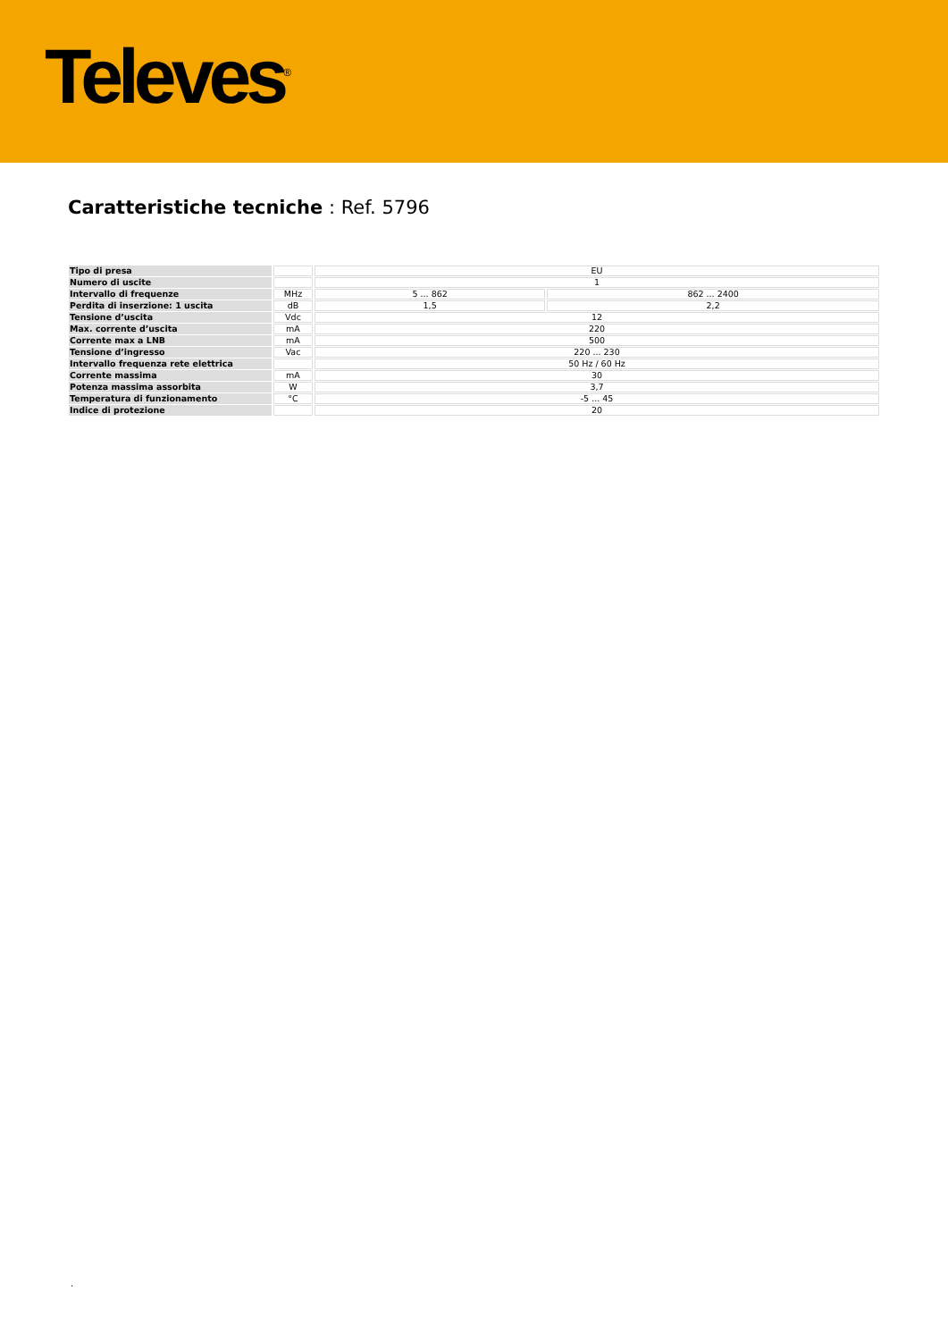Televes<sup>®</sup>
Caratteristiche tecniche : Ref. 5796
| Tipo di presa | | EU | |
| Numero di uscite | | 1 | |
| Intervallo di frequenze | MHz | 5 ... 862 | 862 ... 2400 |
| Perdita di inserzione: 1 uscita | dB | 1,5 | 2,2 |
| Tensione d’uscita | Vdc | 12 | |
| Max. corrente d’uscita | mA | 220 | |
| Corrente max a LNB | mA | 500 | |
| Tensione d’ingresso | Vac | 220 ... 230 | |
| Intervallo frequenza rete elettrica | | 50 Hz / 60 Hz | |
| Corrente massima | mA | 30 | |
| Potenza massima assorbita | W | 3,7 | |
| Temperatura di funzionamento | °C | -5 ... 45 | |
| Indice di protezione | | 20 | |
.